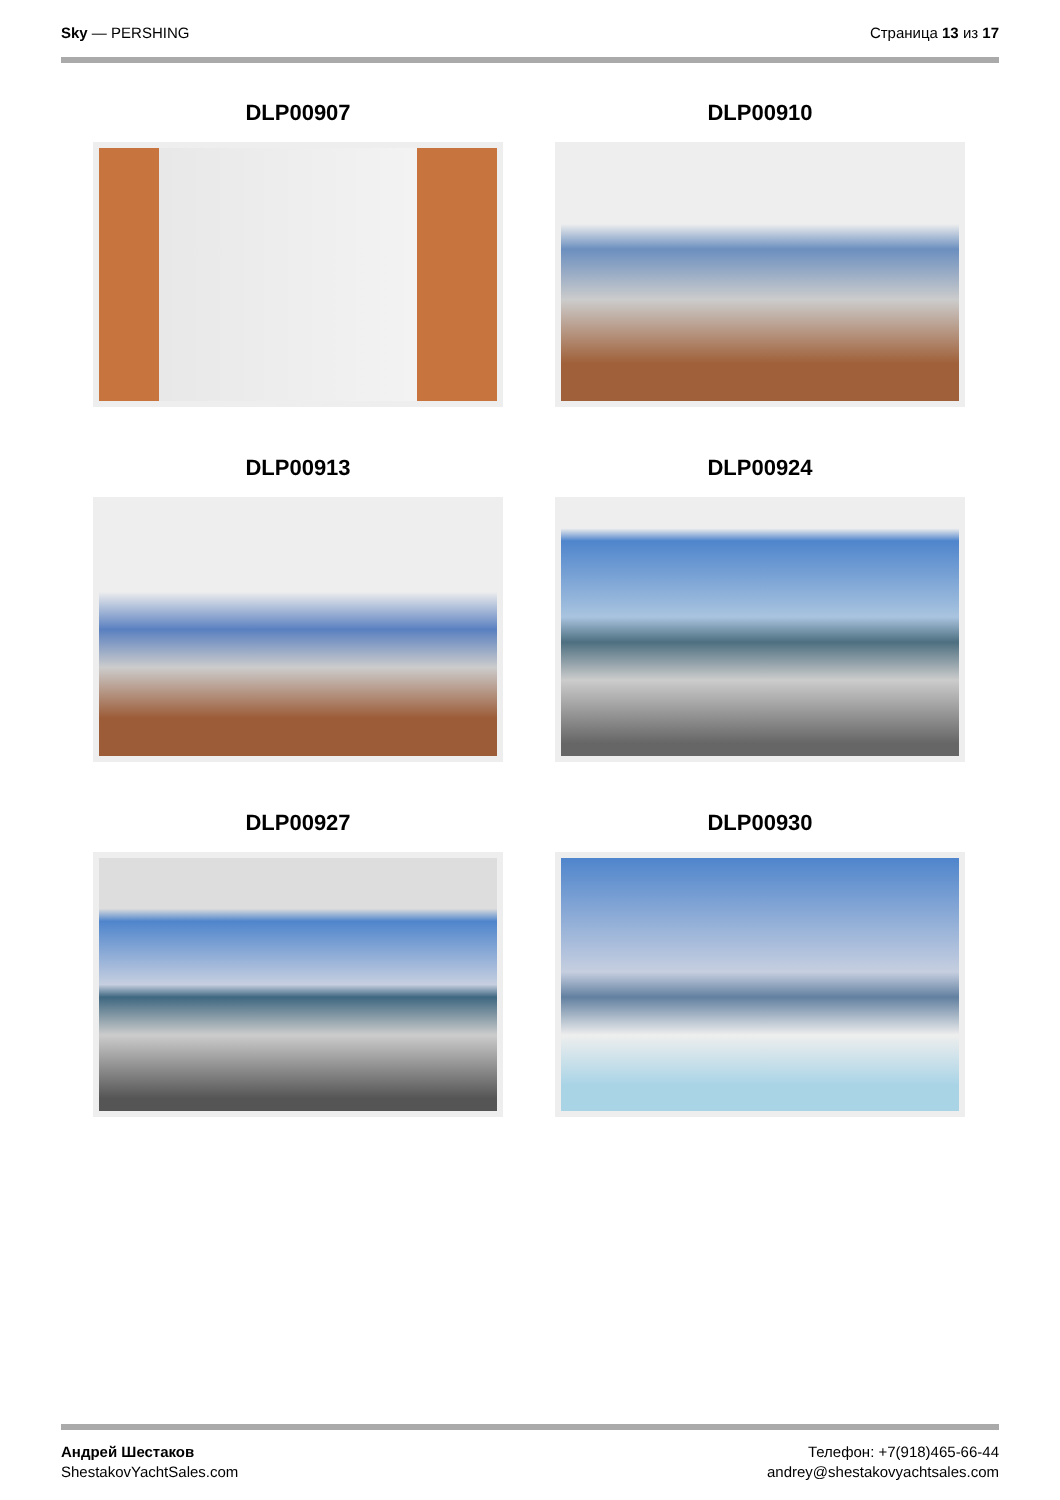Sky — PERSHING Страница 13 из 17
DLP00907
DLP00910
DLP00913
DLP00924
DLP00927
DLP00930
Андрей Шестаков
ShestakovYachtSales.com
Телефон: +7(918)465-66-44
andrey@shestakovyachtsales.com